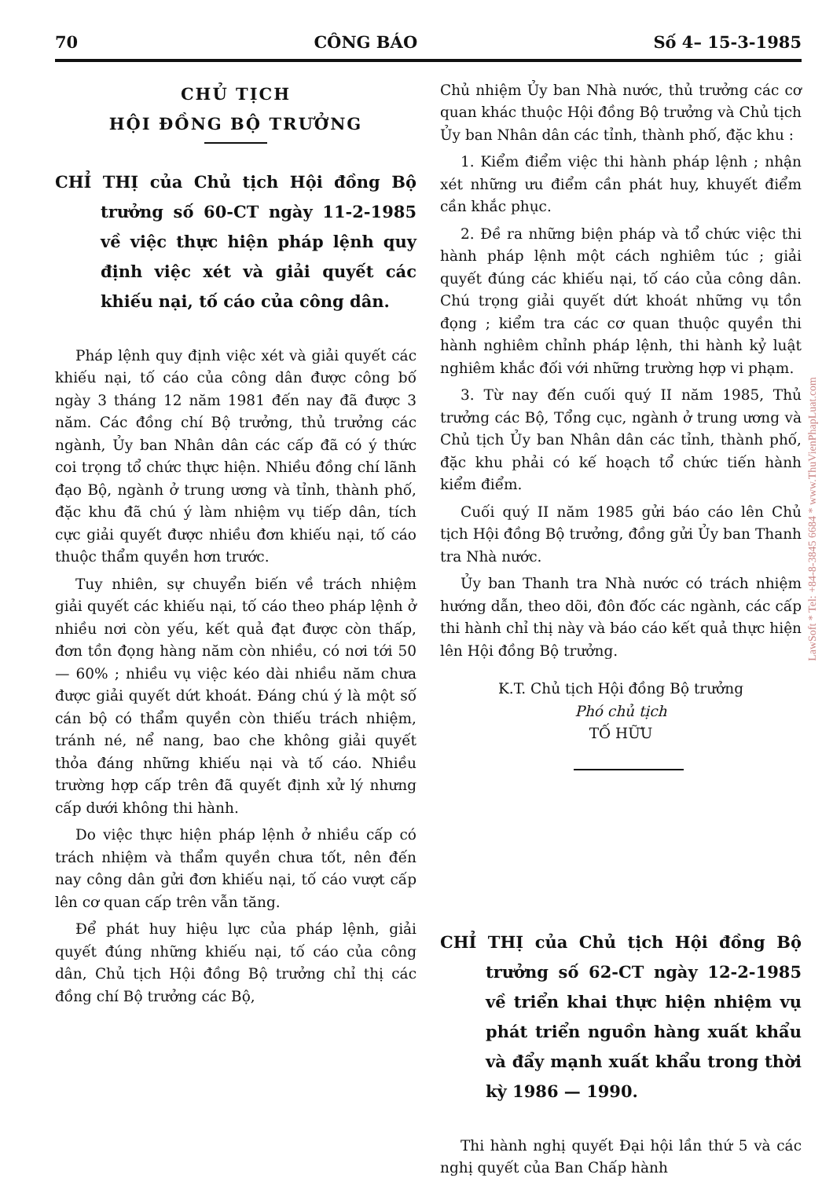70 CÔNG BÁO Số 4– 15-3-1985
CHỦ TỊCH
HỘI ĐỒNG BỘ TRƯỞNG
CHỈ THỊ của Chủ tịch Hội đồng Bộ trưởng số 60-CT ngày 11-2-1985 về việc thực hiện pháp lệnh quy định việc xét và giải quyết các khiếu nại, tố cáo của công dân.
Pháp lệnh quy định việc xét và giải quyết các khiếu nại, tố cáo của công dân được công bố ngày 3 tháng 12 năm 1981 đến nay đã được 3 năm. Các đồng chí Bộ trưởng, thủ trưởng các ngành, Ủy ban Nhân dân các cấp đã có ý thức coi trọng tổ chức thực hiện. Nhiều đồng chí lãnh đạo Bộ, ngành ở trung ương và tỉnh, thành phố, đặc khu đã chú ý làm nhiệm vụ tiếp dân, tích cực giải quyết được nhiều đơn khiếu nại, tố cáo thuộc thẩm quyền hơn trước.
Tuy nhiên, sự chuyển biến về trách nhiệm giải quyết các khiếu nại, tố cáo theo pháp lệnh ở nhiều nơi còn yếu, kết quả đạt được còn thấp, đơn tồn đọng hàng năm còn nhiều, có nơi tới 50 — 60% ; nhiều vụ việc kéo dài nhiều năm chưa được giải quyết dứt khoát. Đáng chú ý là một số cán bộ có thẩm quyền còn thiếu trách nhiệm, tránh né, nể nang, bao che không giải quyết thỏa đáng những khiếu nại và tố cáo. Nhiều trường hợp cấp trên đã quyết định xử lý nhưng cấp dưới không thi hành.
Do việc thực hiện pháp lệnh ở nhiều cấp có trách nhiệm và thẩm quyền chưa tốt, nên đến nay công dân gửi đơn khiếu nại, tố cáo vượt cấp lên cơ quan cấp trên vẫn tăng.
Để phát huy hiệu lực của pháp lệnh, giải quyết đúng những khiếu nại, tố cáo của công dân, Chủ tịch Hội đồng Bộ trưởng chỉ thị các đồng chí Bộ trưởng các Bộ,
Chủ nhiệm Ủy ban Nhà nước, thủ trưởng các cơ quan khác thuộc Hội đồng Bộ trưởng và Chủ tịch Ủy ban Nhân dân các tỉnh, thành phố, đặc khu :
1. Kiểm điểm việc thi hành pháp lệnh ; nhận xét những ưu điểm cần phát huy, khuyết điểm cần khắc phục.
2. Đề ra những biện pháp và tổ chức việc thi hành pháp lệnh một cách nghiêm túc ; giải quyết đúng các khiếu nại, tố cáo của công dân. Chú trọng giải quyết dứt khoát những vụ tồn đọng ; kiểm tra các cơ quan thuộc quyền thi hành nghiêm chỉnh pháp lệnh, thi hành kỷ luật nghiêm khắc đối với những trường hợp vi phạm.
3. Từ nay đến cuối quý II năm 1985, Thủ trưởng các Bộ, Tổng cục, ngành ở trung ương và Chủ tịch Ủy ban Nhân dân các tỉnh, thành phố, đặc khu phải có kế hoạch tổ chức tiến hành kiểm điểm.
Cuối quý II năm 1985 gửi báo cáo lên Chủ tịch Hội đồng Bộ trưởng, đồng gửi Ủy ban Thanh tra Nhà nước.
Ủy ban Thanh tra Nhà nước có trách nhiệm hướng dẫn, theo dõi, đôn đốc các ngành, các cấp thi hành chỉ thị này và báo cáo kết quả thực hiện lên Hội đồng Bộ trưởng.
K.T. Chủ tịch Hội đồng Bộ trưởng
Phó chủ tịch
TỐ HỮU
CHỈ THỊ của Chủ tịch Hội đồng Bộ trưởng số 62-CT ngày 12-2-1985 về triển khai thực hiện nhiệm vụ phát triển nguồn hàng xuất khẩu và đẩy mạnh xuất khẩu trong thời kỳ 1986 — 1990.
Thi hành nghị quyết Đại hội lần thứ 5 và các nghị quyết của Ban Chấp hành
LawSoft * Tel: +84-8-3845 6684 * www.ThuVienPhapLuat.com